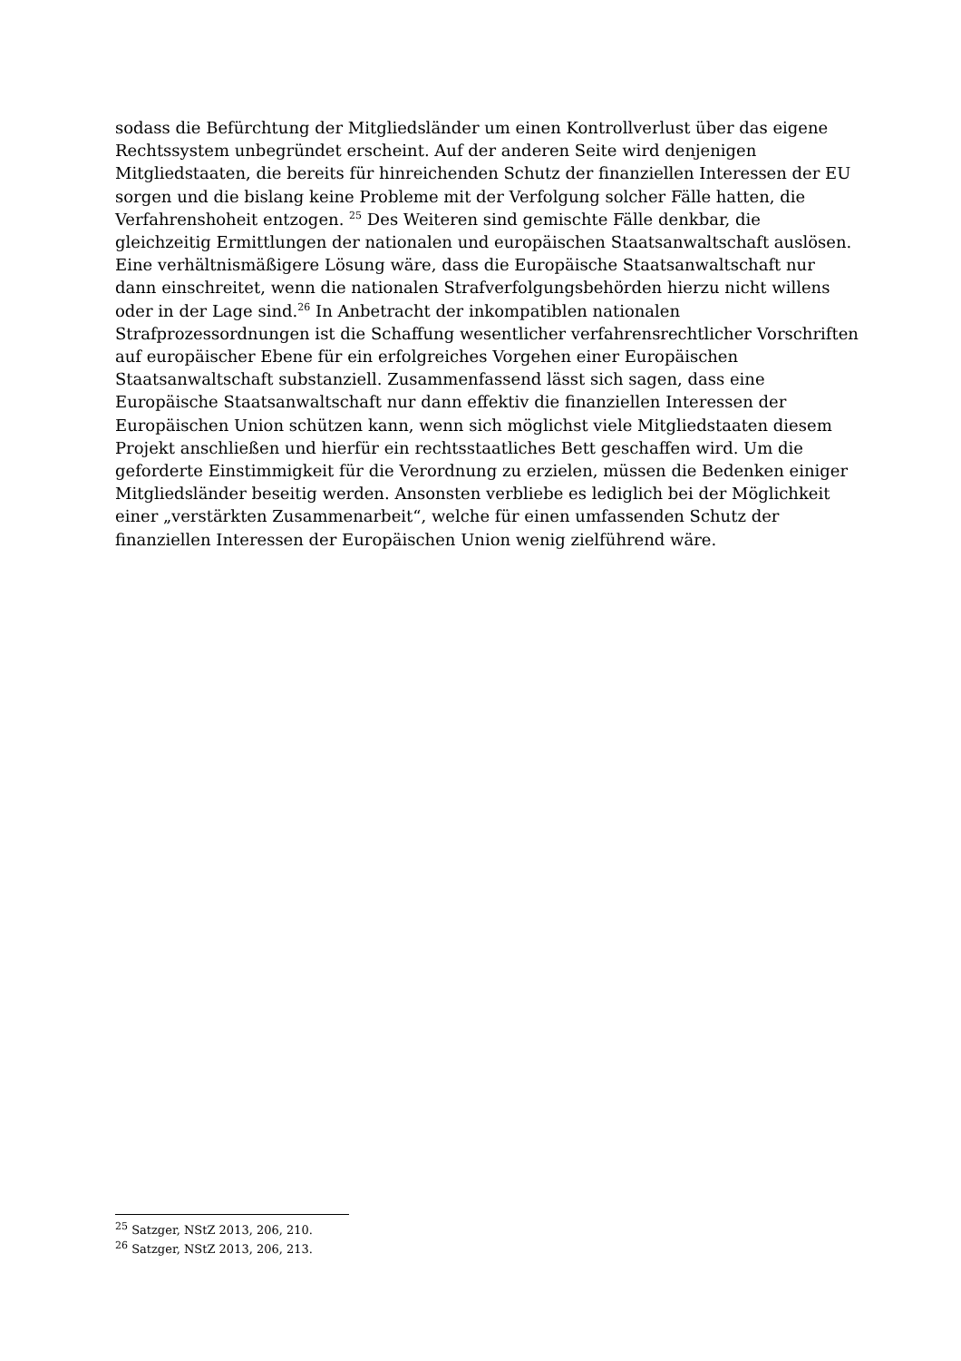sodass die Befürchtung der Mitgliedsländer um einen Kontrollverlust über das eigene Rechtssystem unbegründet erscheint. Auf der anderen Seite wird denjenigen Mitgliedstaaten, die bereits für hinreichenden Schutz der finanziellen Interessen der EU sorgen und die bislang keine Probleme mit der Verfolgung solcher Fälle hatten, die Verfahrenshoheit entzogen. <sup>25</sup> Des Weiteren sind gemischte Fälle denkbar, die gleichzeitig Ermittlungen der nationalen und europäischen Staatsanwaltschaft auslösen. Eine verhältnismäßigere Lösung wäre, dass die Europäische Staatsanwaltschaft nur dann einschreitet, wenn die nationalen Strafverfolgungsbehörden hierzu nicht willens oder in der Lage sind.<sup>26</sup> In Anbetracht der inkompatiblen nationalen Strafprozessordnungen ist die Schaffung wesentlicher verfahrensrechtlicher Vorschriften auf europäischer Ebene für ein erfolgreiches Vorgehen einer Europäischen Staatsanwaltschaft substanziell. Zusammenfassend lässt sich sagen, dass eine Europäische Staatsanwaltschaft nur dann effektiv die finanziellen Interessen der Europäischen Union schützen kann, wenn sich möglichst viele Mitgliedstaaten diesem Projekt anschließen und hierfür ein rechtsstaatliches Bett geschaffen wird. Um die geforderte Einstimmigkeit für die Verordnung zu erzielen, müssen die Bedenken einiger Mitgliedsländer beseitig werden. Ansonsten verbliebe es lediglich bei der Möglichkeit einer „verstärkten Zusammenarbeit“, welche für einen umfassenden Schutz der finanziellen Interessen der Europäischen Union wenig zielführend wäre.
<sup>25</sup> Satzger, NStZ 2013, 206, 210.
<sup>26</sup> Satzger, NStZ 2013, 206, 213.